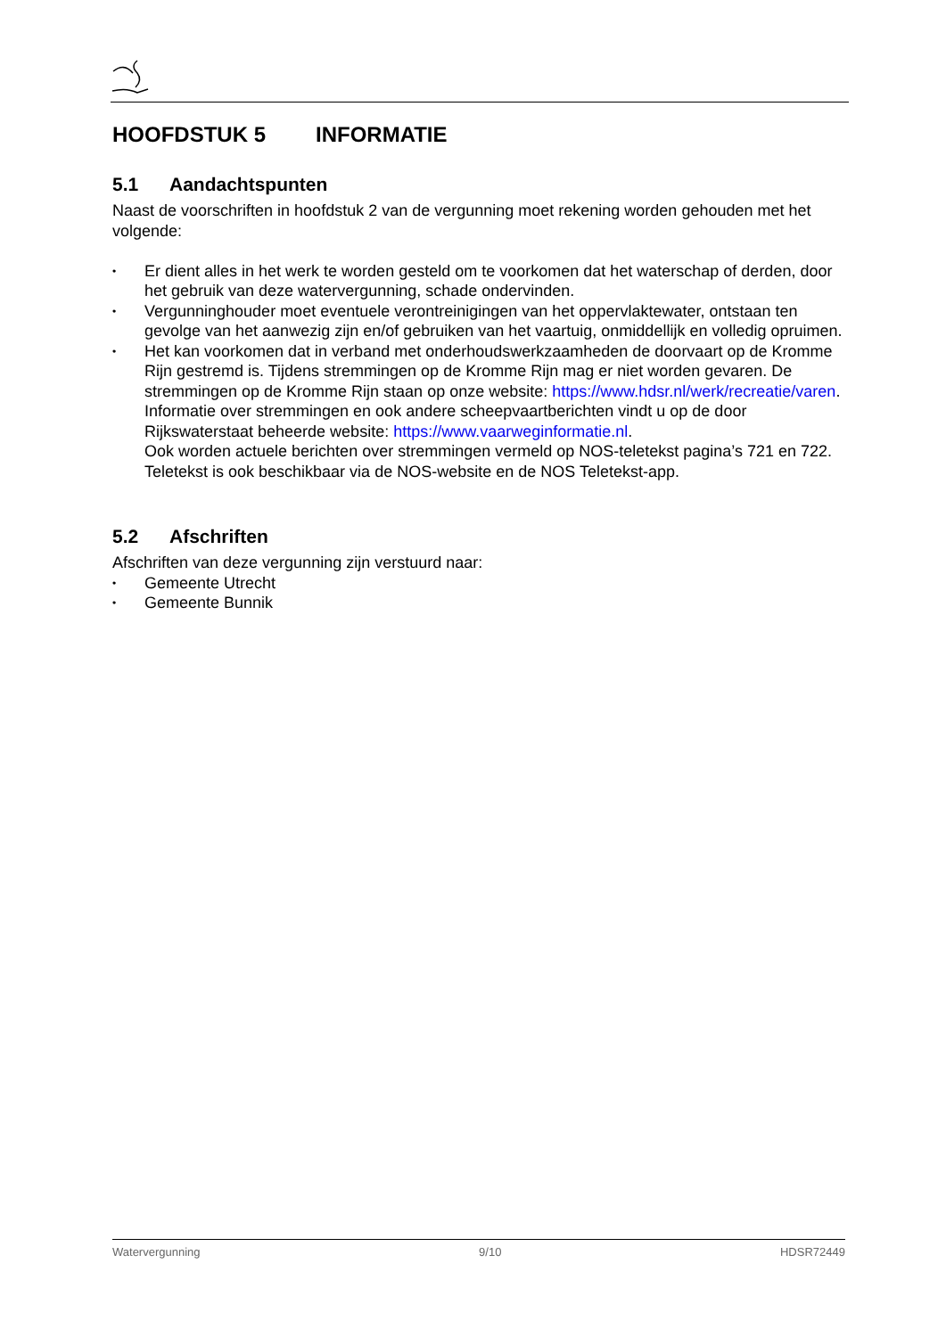HOOFDSTUK 5 INFORMATIE
5.1 Aandachtspunten
Naast de voorschriften in hoofdstuk 2 van de vergunning moet rekening worden gehouden met het volgende:
•
Er dient alles in het werk te worden gesteld om te voorkomen dat het waterschap of derden, door het gebruik van deze watervergunning, schade ondervinden.
•
Vergunninghouder moet eventuele verontreinigingen van het oppervlaktewater, ontstaan ten gevolge van het aanwezig zijn en/of gebruiken van het vaartuig, onmiddellijk en volledig opruimen.
•
Het kan voorkomen dat in verband met onderhoudswerkzaamheden de doorvaart op de Kromme Rijn gestremd is. Tijdens stremmingen op de Kromme Rijn mag er niet worden gevaren. De stremmingen op de Kromme Rijn staan op onze website: https://www.hdsr.nl/werk/recreatie/varen.
Informatie over stremmingen en ook andere scheepvaartberichten vindt u op de door Rijkswaterstaat beheerde website: https://www.vaarweginformatie.nl.
Ook worden actuele berichten over stremmingen vermeld op NOS-teletekst pagina’s 721 en 722. Teletekst is ook beschikbaar via de NOS-website en de NOS Teletekst-app.
5.2 Afschriften
Afschriften van deze vergunning zijn verstuurd naar:
•
Gemeente Utrecht
•
Gemeente Bunnik
Watervergunning 9/10 HDSR72449